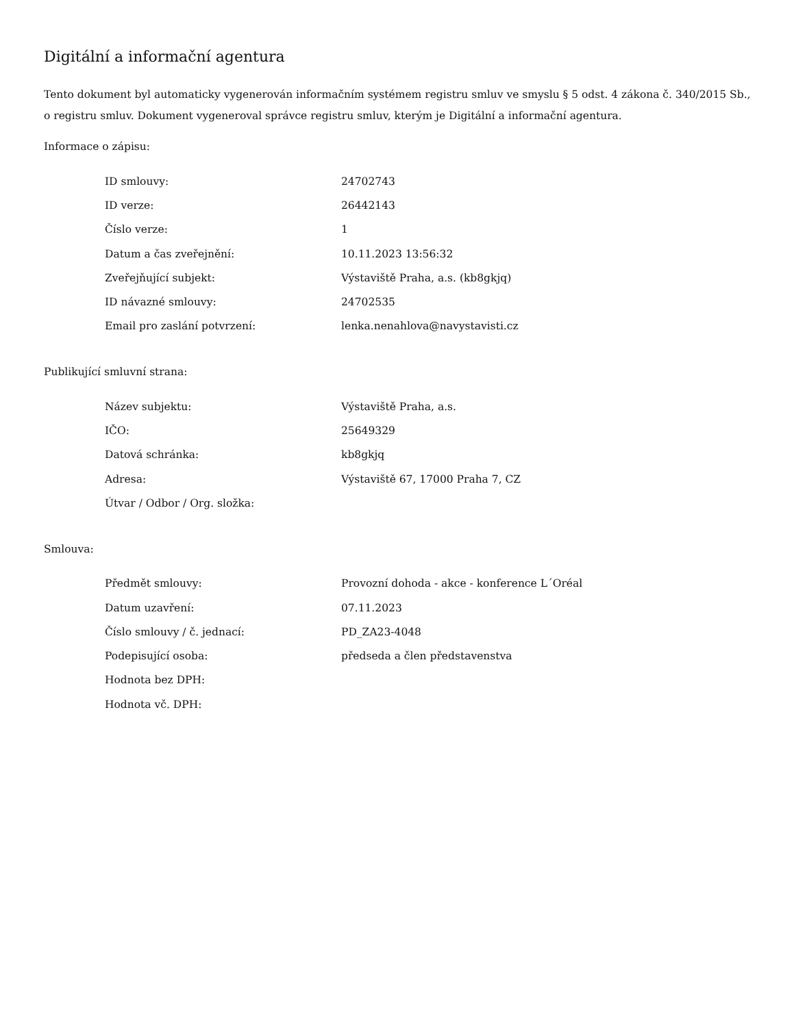Digitální a informační agentura
Tento dokument byl automaticky vygenerován informačním systémem registru smluv ve smyslu § 5 odst. 4 zákona č. 340/2015 Sb., o registru smluv. Dokument vygeneroval správce registru smluv, kterým je Digitální a informační agentura.
Informace o zápisu:
| ID smlouvy: | 24702743 |
| ID verze: | 26442143 |
| Číslo verze: | 1 |
| Datum a čas zveřejnění: | 10.11.2023 13:56:32 |
| Zveřejňující subjekt: | Výstaviště Praha, a.s. (kb8gkjq) |
| ID návazné smlouvy: | 24702535 |
| Email pro zaslání potvrzení: | lenka.nenahlova@navystavisti.cz |
Publikující smluvní strana:
| Název subjektu: | Výstaviště Praha, a.s. |
| IČO: | 25649329 |
| Datová schránka: | kb8gkjq |
| Adresa: | Výstaviště 67, 17000 Praha 7, CZ |
| Útvar / Odbor / Org. složka: | |
Smlouva:
| Předmět smlouvy: | Provozní dohoda - akce - konference L´Oréal |
| Datum uzavření: | 07.11.2023 |
| Číslo smlouvy / č. jednací: | PD_ZA23-4048 |
| Podepisující osoba: | předseda a člen představenstva |
| Hodnota bez DPH: | |
| Hodnota vč. DPH: | |